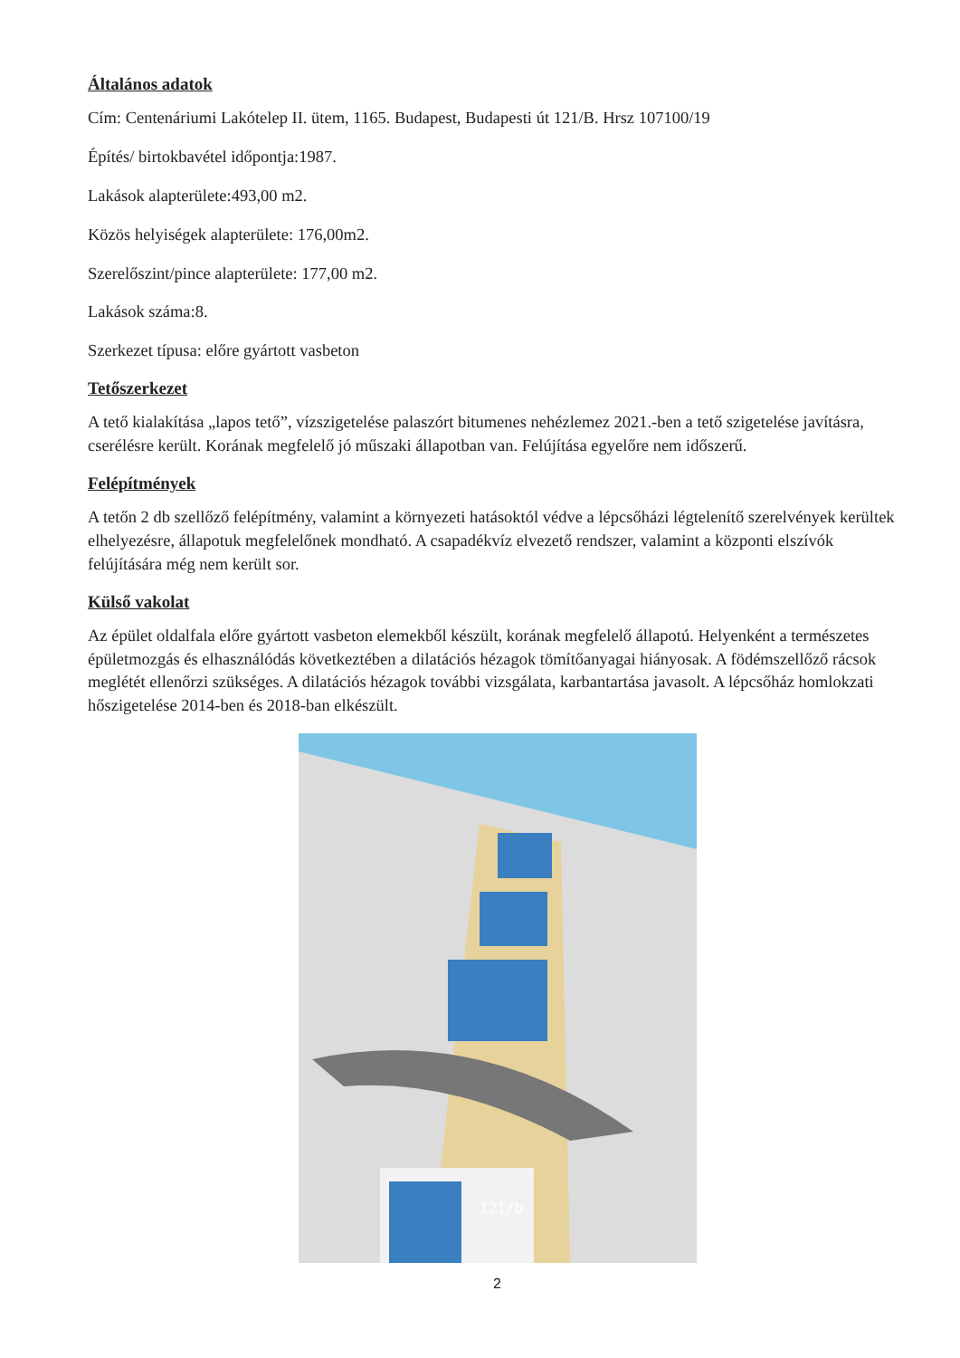Általános adatok
Cím: Centenáriumi Lakótelep II. ütem, 1165. Budapest, Budapesti út 121/B. Hrsz 107100/19
Építés/ birtokbavétel időpontja:1987.
Lakások alapterülete:493,00 m2.
Közös helyiségek alapterülete: 176,00m2.
Szerelőszint/pince alapterülete: 177,00 m2.
Lakások száma:8.
Szerkezet típusa: előre gyártott vasbeton
Tetőszerkezet
A tető kialakítása „lapos tető”, vízszigetelése palaszórt bitumenes nehézlemez 2021.-ben a tető szigetelése javításra, cserélésre került. Korának megfelelő jó műszaki állapotban van. Felújítása egyelőre nem időszerű.
Felépítmények
A tetőn 2 db szellőző felépítmény, valamint a környezeti hatásoktól védve a lépcsőházi légtelenítő szerelvények kerültek elhelyezésre, állapotuk megfelelőnek mondható. A csapadékvíz elvezető rendszer, valamint a központi elszívók felújítására még nem került sor.
Külső vakolat
Az épület oldalfala előre gyártott vasbeton elemekből készült, korának megfelelő állapotú. Helyenként a természetes épületmozgás és elhasználódás következtében a dilatációs hézagok tömítőanyagai hiányosak. A födémszellőző rácsok meglétét ellenőrzi szükséges. A dilatációs hézagok további vizsgálata, karbantartása javasolt. A lépcsőház homlokzati hőszigetelése 2014-ben és 2018-ban elkészült.
121/b
2